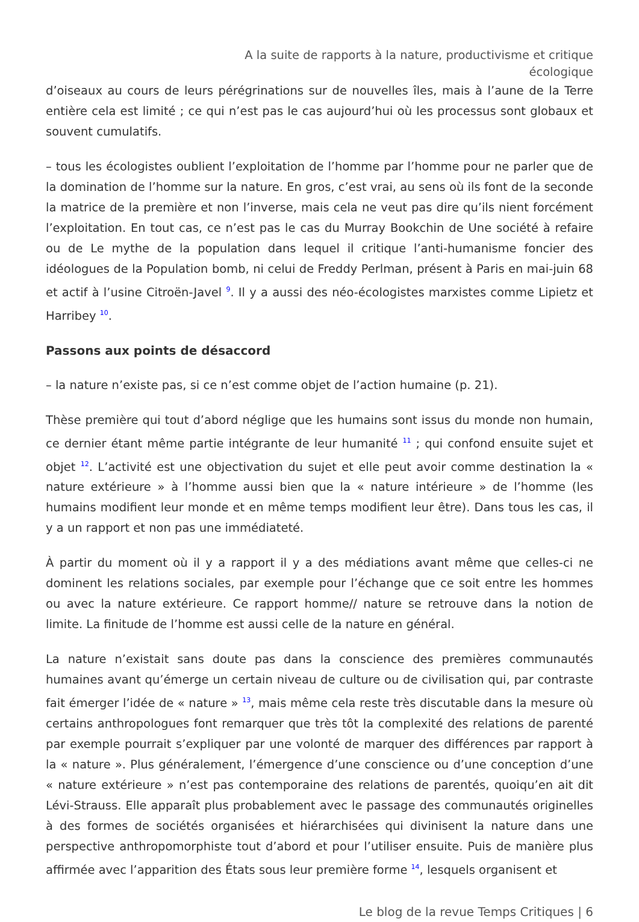A la suite de rapports à la nature, productivisme et critique écologique
d’oiseaux au cours de leurs pérégrinations sur de nouvelles îles, mais à l’aune de la Terre entière cela est limité ; ce qui n’est pas le cas aujourd’hui où les processus sont globaux et souvent cumulatifs.
– tous les écologistes oublient l’exploitation de l’homme par l’homme pour ne parler que de la domination de l’homme sur la nature. En gros, c’est vrai, au sens où ils font de la seconde la matrice de la première et non l’inverse, mais cela ne veut pas dire qu’ils nient forcément l’exploitation. En tout cas, ce n’est pas le cas du Murray Bookchin de Une société à refaire ou de Le mythe de la population dans lequel il critique l’anti-humanisme foncier des idéologues de la Population bomb, ni celui de Freddy Perlman, présent à Paris en mai-juin 68 et actif à l’usine Citroën-Javel <sup>9</sup>. Il y a aussi des néo-écologistes marxistes comme Lipietz et Harribey <sup>10</sup>.
Passons aux points de désaccord
– la nature n’existe pas, si ce n’est comme objet de l’action humaine (p. 21).
Thèse première qui tout d’abord néglige que les humains sont issus du monde non humain, ce dernier étant même partie intégrante de leur humanité <sup>11</sup> ; qui confond ensuite sujet et objet <sup>12</sup>. L’activité est une objectivation du sujet et elle peut avoir comme destination la « nature extérieure » à l’homme aussi bien que la « nature intérieure » de l’homme (les humains modifient leur monde et en même temps modifient leur être). Dans tous les cas, il y a un rapport et non pas une immédiateté.
À partir du moment où il y a rapport il y a des médiations avant même que celles-ci ne dominent les relations sociales, par exemple pour l’échange que ce soit entre les hommes ou avec la nature extérieure. Ce rapport homme// nature se retrouve dans la notion de limite. La finitude de l’homme est aussi celle de la nature en général.
La nature n’existait sans doute pas dans la conscience des premières communautés humaines avant qu’émerge un certain niveau de culture ou de civilisation qui, par contraste fait émerger l’idée de « nature » <sup>13</sup>, mais même cela reste très discutable dans la mesure où certains anthropologues font remarquer que très tôt la complexité des relations de parenté par exemple pourrait s’expliquer par une volonté de marquer des différences par rapport à la « nature ». Plus généralement, l’émergence d’une conscience ou d’une conception d’une « nature extérieure » n’est pas contemporaine des relations de parentés, quoiqu’en ait dit Lévi-Strauss. Elle apparaît plus probablement avec le passage des communautés originelles à des formes de sociétés organisées et hiérarchisées qui divinisent la nature dans une perspective anthropomorphiste tout d’abord et pour l’utiliser ensuite. Puis de manière plus affirmée avec l’apparition des États sous leur première forme <sup>14</sup>, lesquels organisent et
Le blog de la revue Temps Critiques | 6